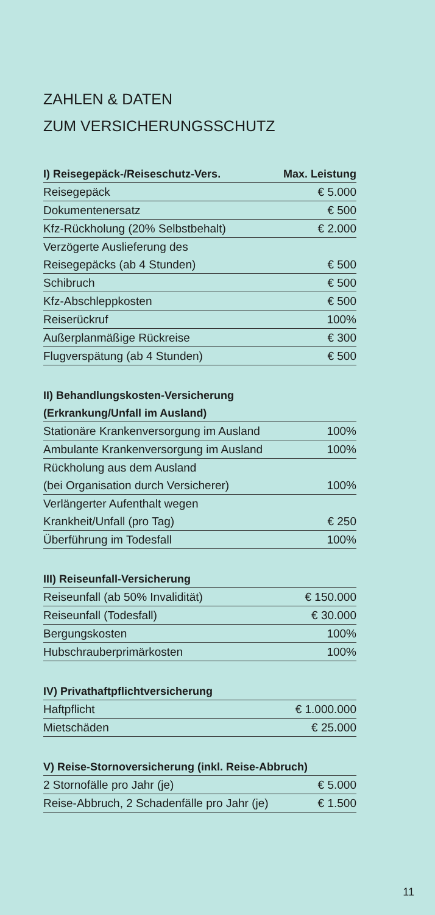ZAHLEN & DATEN
ZUM VERSICHERUNGSSCHUTZ
| I) Reisegepäck-/Reiseschutz-Vers. | Max. Leistung |
| --- | --- |
| Reisegepäck | € 5.000 |
| Dokumentenersatz | € 500 |
| Kfz-Rückholung (20% Selbstbehalt) | € 2.000 |
| Verzögerte Auslieferung des | |
| Reisegepäcks (ab 4 Stunden) | € 500 |
| Schibruch | € 500 |
| Kfz-Abschleppkosten | € 500 |
| Reiserückruf | 100% |
| Außerplanmäßige Rückreise | € 300 |
| Flugverspätung (ab 4 Stunden) | € 500 |
| II) Behandlungskosten-Versicherung | |
| --- | --- |
| (Erkrankung/Unfall im Ausland) | |
| Stationäre Krankenversorgung im Ausland | 100% |
| Ambulante Krankenversorgung im Ausland | 100% |
| Rückholung aus dem Ausland | |
| (bei Organisation durch Versicherer) | 100% |
| Verlängerter Aufenthalt wegen | |
| Krankheit/Unfall (pro Tag) | € 250 |
| Überführung im Todesfall | 100% |
| III) Reiseunfall-Versicherung | |
| --- | --- |
| Reiseunfall (ab 50% Invalidität) | € 150.000 |
| Reiseunfall (Todesfall) | € 30.000 |
| Bergungskosten | 100% |
| Hubschrauberprimärkosten | 100% |
| IV) Privathaftpflichtversicherung | |
| --- | --- |
| Haftpflicht | € 1.000.000 |
| Mietschäden | € 25.000 |
| V) Reise-Stornoversicherung (inkl. Reise-Abbruch) | |
| --- | --- |
| 2 Stornofälle pro Jahr (je) | € 5.000 |
| Reise-Abbruch, 2 Schadenfälle pro Jahr (je) | € 1.500 |
11